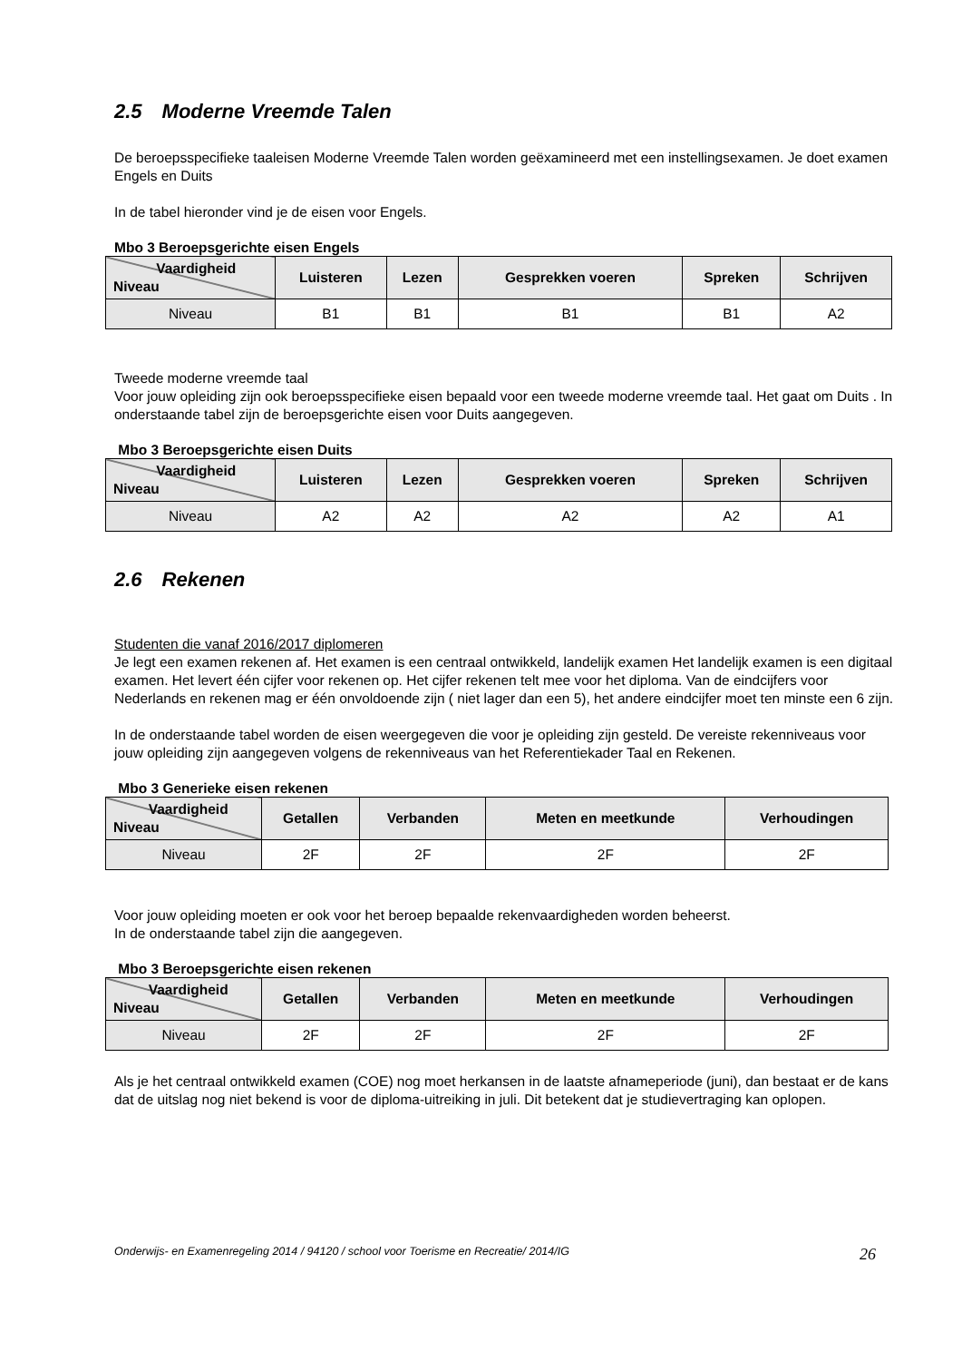2.5 Moderne Vreemde Talen
De beroepsspecifieke taaleisen Moderne Vreemde Talen worden geëxamineerd met een instellingsexamen. Je doet examen Engels en Duits
In de tabel hieronder vind je de eisen voor Engels.
Mbo 3 Beroepsgerichte eisen Engels
| Vaardigheid Niveau | Luisteren | Lezen | Gesprekken voeren | Spreken | Schrijven |
| --- | --- | --- | --- | --- | --- |
| Niveau | B1 | B1 | B1 | B1 | A2 |
Tweede moderne vreemde taal
Voor jouw opleiding zijn ook beroepsspecifieke eisen bepaald voor een tweede moderne vreemde taal. Het gaat om Duits . In onderstaande tabel zijn de beroepsgerichte eisen voor Duits aangegeven.
Mbo 3 Beroepsgerichte eisen Duits
| Vaardigheid Niveau | Luisteren | Lezen | Gesprekken voeren | Spreken | Schrijven |
| --- | --- | --- | --- | --- | --- |
| Niveau | A2 | A2 | A2 | A2 | A1 |
2.6 Rekenen
Studenten die vanaf 2016/2017 diplomeren
Je legt een examen rekenen af. Het examen is een centraal ontwikkeld, landelijk examen Het landelijk examen is een digitaal examen. Het levert één cijfer voor rekenen op. Het cijfer rekenen telt mee voor het diploma. Van de eindcijfers voor Nederlands en rekenen mag er één onvoldoende zijn ( niet lager dan een 5), het andere eindcijfer moet ten minste een 6 zijn.
In de onderstaande tabel worden de eisen weergegeven die voor je opleiding zijn gesteld. De vereiste rekenniveaus voor jouw opleiding zijn aangegeven volgens de rekenniveaus van het Referentiekader Taal en Rekenen.
Mbo 3 Generieke eisen rekenen
| Vaardigheid Niveau | Getallen | Verbanden | Meten en meetkunde | Verhoudingen |
| --- | --- | --- | --- | --- |
| Niveau | 2F | 2F | 2F | 2F |
Voor jouw opleiding moeten er ook voor het beroep bepaalde rekenvaardigheden worden beheerst.
In de onderstaande tabel zijn die aangegeven.
Mbo 3 Beroepsgerichte eisen rekenen
| Vaardigheid Niveau | Getallen | Verbanden | Meten en meetkunde | Verhoudingen |
| --- | --- | --- | --- | --- |
| Niveau | 2F | 2F | 2F | 2F |
Als je het centraal ontwikkeld examen (COE) nog moet herkansen in de laatste afnameperiode (juni), dan bestaat er de kans dat de uitslag nog niet bekend is voor de diploma-uitreiking in juli. Dit betekent dat je studievertraging kan oplopen.
Onderwijs- en Examenregeling 2014 / 94120 / school voor Toerisme en Recreatie/ 2014/IG 26